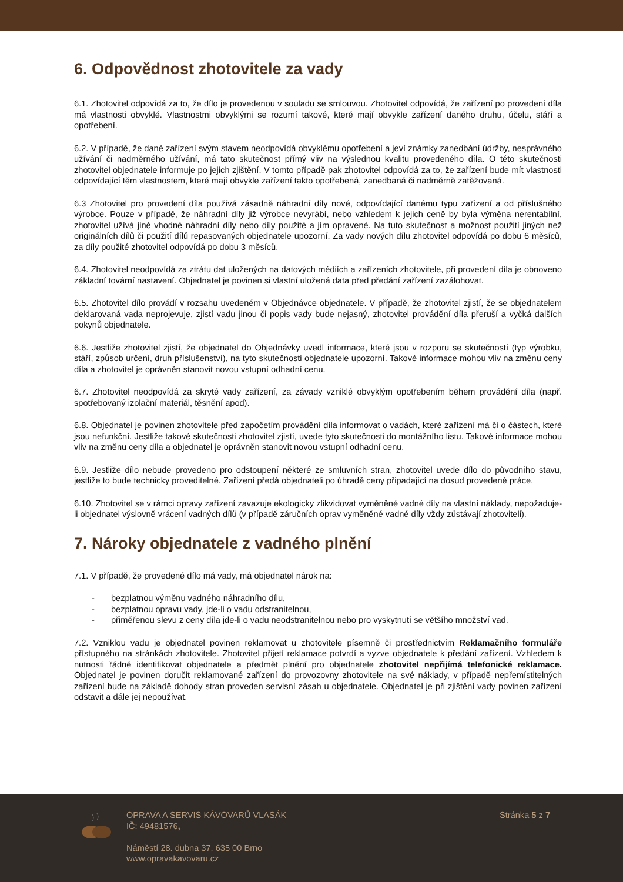6. Odpovědnost zhotovitele za vady
6.1. Zhotovitel odpovídá za to, že dílo je provedenou v souladu se smlouvou. Zhotovitel odpovídá, že zařízení po provedení díla má vlastnosti obvyklé. Vlastnostmi obvyklými se rozumí takové, které mají obvykle zařízení daného druhu, účelu, stáří a opotřebení.
6.2. V případě, že dané zařízení svým stavem neodpovídá obvyklému opotřebení a jeví známky zanedbání údržby, nesprávného užívání či nadměrného užívání, má tato skutečnost přímý vliv na výslednou kvalitu provedeného díla. O této skutečnosti zhotovitel objednatele informuje po jejich zjištění. V tomto případě pak zhotovitel odpovídá za to, že zařízení bude mít vlastnosti odpovídající těm vlastnostem, které mají obvykle zařízení takto opotřebená, zanedbaná či nadměrně zatěžovaná.
6.3 Zhotovitel pro provedení díla používá zásadně náhradní díly nové, odpovídající danému typu zařízení a od příslušného výrobce. Pouze v případě, že náhradní díly již výrobce nevyrábí, nebo vzhledem k jejich ceně by byla výměna nerentabilní, zhotovitel užívá jiné vhodné náhradní díly nebo díly použité a jím opravené. Na tuto skutečnost a možnost použití jiných než originálních dílů či použití dílů repasovaných objednatele upozorní. Za vady nových dílu zhotovitel odpovídá po dobu 6 měsíců, za díly použité zhotovitel odpovídá po dobu 3 měsíců.
6.4. Zhotovitel neodpovídá za ztrátu dat uložených na datových médiích a zařízeních zhotovitele, při provedení díla je obnoveno základní tovární nastavení. Objednatel je povinen si vlastní uložená data před předání zařízení zazálohovat.
6.5. Zhotovitel dílo provádí v rozsahu uvedeném v Objednávce objednatele. V případě, že zhotovitel zjistí, že se objednatelem deklarovaná vada neprojevuje, zjistí vadu jinou či popis vady bude nejasný, zhotovitel provádění díla přeruší a vyčká dalších pokynů objednatele.
6.6. Jestliže zhotovitel zjistí, že objednatel do Objednávky uvedl informace, které jsou v rozporu se skutečností (typ výrobku, stáří, způsob určení, druh příslušenství), na tyto skutečnosti objednatele upozorní. Takové informace mohou vliv na změnu ceny díla a zhotovitel je oprávněn stanovit novou vstupní odhadní cenu.
6.7. Zhotovitel neodpovídá za skryté vady zařízení, za závady vzniklé obvyklým opotřebením během provádění díla (např. spotřebovaný izolační materiál, těsnění apod).
6.8. Objednatel je povinen zhotovitele před započetím provádění díla informovat o vadách, které zařízení má či o částech, které jsou nefunkční. Jestliže takové skutečnosti zhotovitel zjistí, uvede tyto skutečnosti do montážního listu. Takové informace mohou vliv na změnu ceny díla a objednatel je oprávněn stanovit novou vstupní odhadní cenu.
6.9. Jestliže dílo nebude provedeno pro odstoupení některé ze smluvních stran, zhotovitel uvede dílo do původního stavu, jestliže to bude technicky proveditelné. Zařízení předá objednateli po úhradě ceny připadající na dosud provedené práce.
6.10. Zhotovitel se v rámci opravy zařízení zavazuje ekologicky zlikvidovat vyměněné vadné díly na vlastní náklady, nepožaduje-li objednatel výslovně vrácení vadných dílů (v případě záručních oprav vyměněné vadné díly vždy zůstávají zhotoviteli).
7. Nároky objednatele z vadného plnění
7.1. V případě, že provedené dílo má vady, má objednatel nárok na:
- bezplatnou výměnu vadného náhradního dílu,
- bezplatnou opravu vady, jde-li o vadu odstranitelnou,
- přiměřenou slevu z ceny díla jde-li o vadu neodstranitelnou nebo pro vyskytnutí se většího množství vad.
7.2. Vzniklou vadu je objednatel povinen reklamovat u zhotovitele písemně či prostřednictvím Reklamačního formuláře přístupného na stránkách zhotovitele. Zhotovitel přijetí reklamace potvrdí a vyzve objednatele k předání zařízení. Vzhledem k nutnosti řádně identifikovat objednatele a předmět plnění pro objednatele zhotovitel nepřijímá telefonické reklamace. Objednatel je povinen doručit reklamované zařízení do provozovny zhotovitele na své náklady, v případě nepřemístitelných zařízení bude na základě dohody stran proveden servisní zásah u objednatele. Objednatel je při zjištění vady povinen zařízení odstavit a dále jej nepoužívat.
OPRAVA A SERVIS KÁVOVARŮ VLASÁK
IČ: 49481576,
Náměstí 28. dubna 37, 635 00 Brno
www.opravakavovaru.cz
Stránka 5 z 7